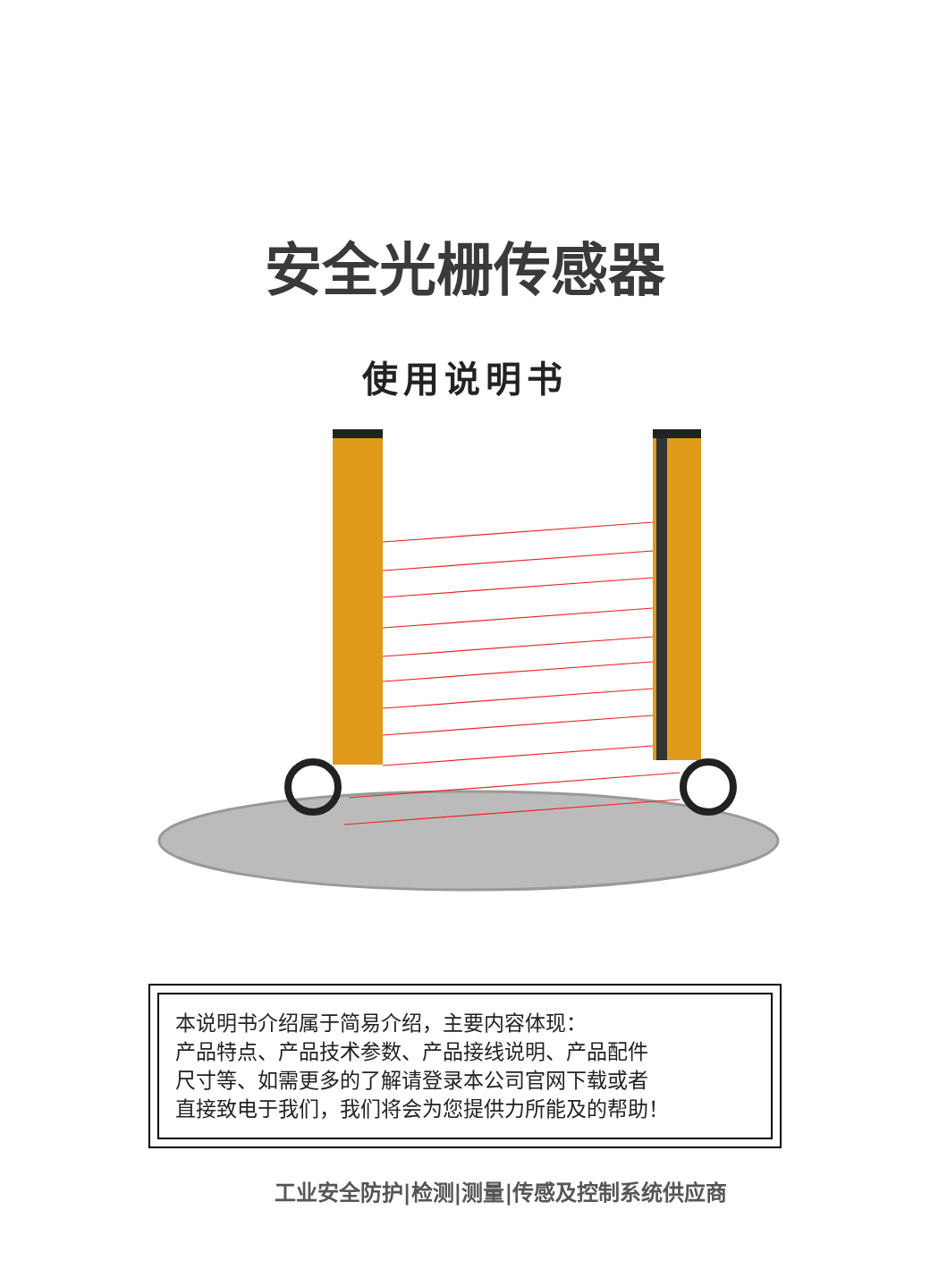安全光栅传感器
使用说明书
本说明书介绍属于简易介绍，主要内容体现：
产品特点、产品技术参数、产品接线说明、产品配件
尺寸等、如需更多的了解请登录本公司官网下载或者
直接致电于我们，我们将会为您提供力所能及的帮助！
工业安全防护|检测|测量|传感及控制系统供应商